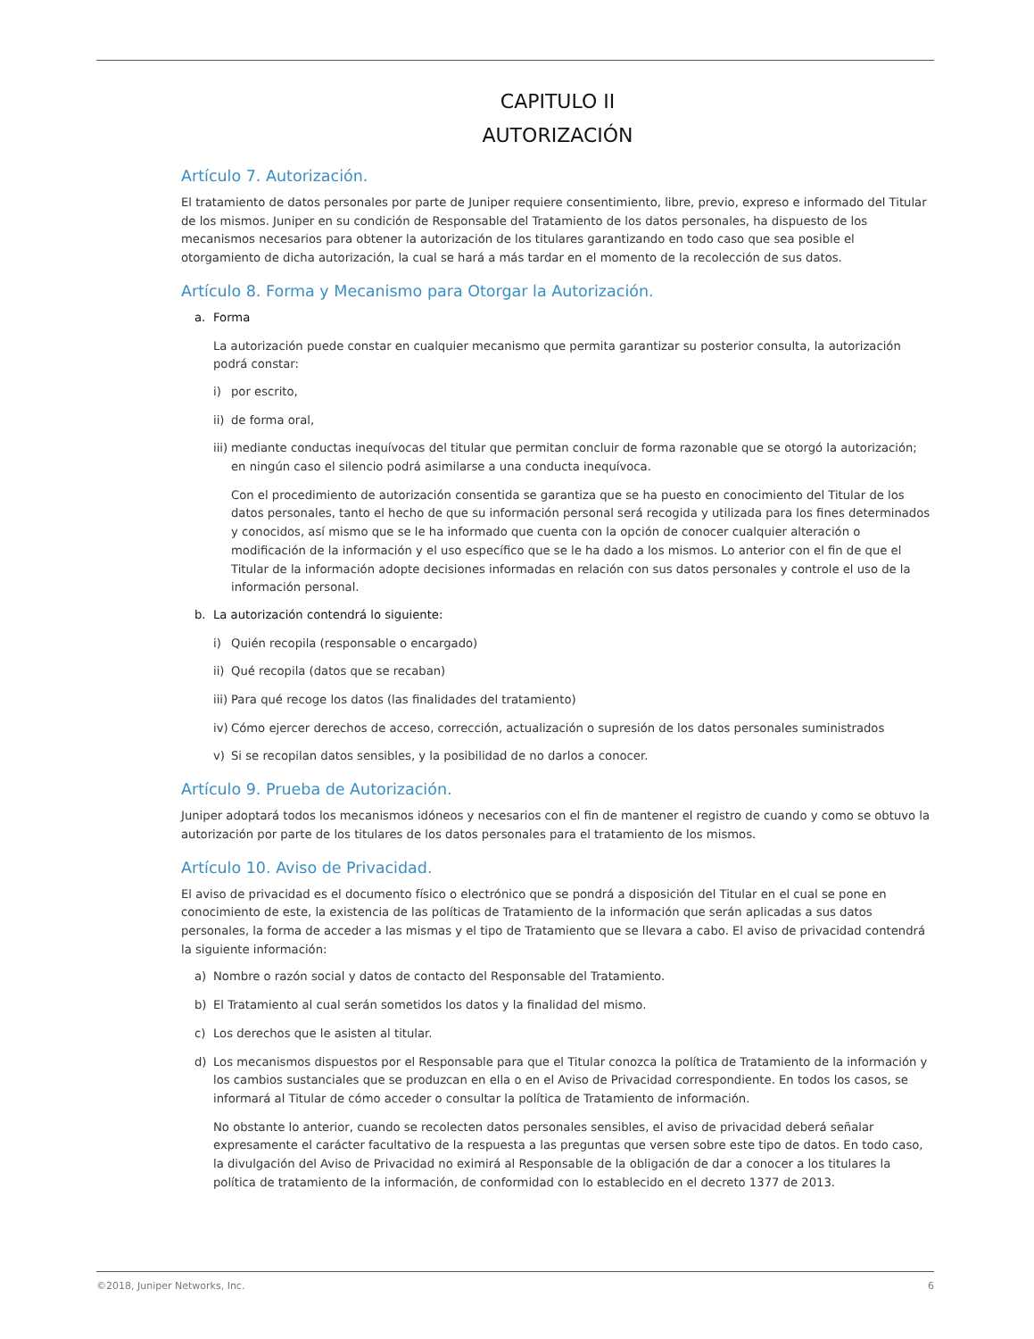CAPITULO II
AUTORIZACIÓN
Artículo 7. Autorización.
El tratamiento de datos personales por parte de Juniper requiere consentimiento, libre, previo, expreso e informado del Titular de los mismos. Juniper en su condición de Responsable del Tratamiento de los datos personales, ha dispuesto de los mecanismos necesarios para obtener la autorización de los titulares garantizando en todo caso que sea posible el otorgamiento de dicha autorización, la cual se hará a más tardar en el momento de la recolección de sus datos.
Artículo 8. Forma y Mecanismo para Otorgar la Autorización.
a. Forma
La autorización puede constar en cualquier mecanismo que permita garantizar su posterior consulta, la autorización podrá constar:
i) por escrito,
ii) de forma oral,
iii) mediante conductas inequívocas del titular que permitan concluir de forma razonable que se otorgó la autorización; en ningún caso el silencio podrá asimilarse a una conducta inequívoca.
Con el procedimiento de autorización consentida se garantiza que se ha puesto en conocimiento del Titular de los datos personales, tanto el hecho de que su información personal será recogida y utilizada para los fines determinados y conocidos, así mismo que se le ha informado que cuenta con la opción de conocer cualquier alteración o modificación de la información y el uso específico que se le ha dado a los mismos. Lo anterior con el fin de que el Titular de la información adopte decisiones informadas en relación con sus datos personales y controle el uso de la información personal.
b. La autorización contendrá lo siguiente:
i) Quién recopila (responsable o encargado)
ii) Qué recopila (datos que se recaban)
iii) Para qué recoge los datos (las finalidades del tratamiento)
iv) Cómo ejercer derechos de acceso, corrección, actualización o supresión de los datos personales suministrados
v) Si se recopilan datos sensibles, y la posibilidad de no darlos a conocer.
Artículo 9. Prueba de Autorización.
Juniper adoptará todos los mecanismos idóneos y necesarios con el fin de mantener el registro de cuando y como se obtuvo la autorización por parte de los titulares de los datos personales para el tratamiento de los mismos.
Artículo 10. Aviso de Privacidad.
El aviso de privacidad es el documento físico o electrónico que se pondrá a disposición del Titular en el cual se pone en conocimiento de este, la existencia de las políticas de Tratamiento de la información que serán aplicadas a sus datos personales, la forma de acceder a las mismas y el tipo de Tratamiento que se llevara a cabo. El aviso de privacidad contendrá la siguiente información:
a) Nombre o razón social y datos de contacto del Responsable del Tratamiento.
b) El Tratamiento al cual serán sometidos los datos y la finalidad del mismo.
c) Los derechos que le asisten al titular.
d) Los mecanismos dispuestos por el Responsable para que el Titular conozca la política de Tratamiento de la información y los cambios sustanciales que se produzcan en ella o en el Aviso de Privacidad correspondiente. En todos los casos, se informará al Titular de cómo acceder o consultar la política de Tratamiento de información.
No obstante lo anterior, cuando se recolecten datos personales sensibles, el aviso de privacidad deberá señalar expresamente el carácter facultativo de la respuesta a las preguntas que versen sobre este tipo de datos. En todo caso, la divulgación del Aviso de Privacidad no eximirá al Responsable de la obligación de dar a conocer a los titulares la política de tratamiento de la información, de conformidad con lo establecido en el decreto 1377 de 2013.
©2018, Juniper Networks, Inc. 6